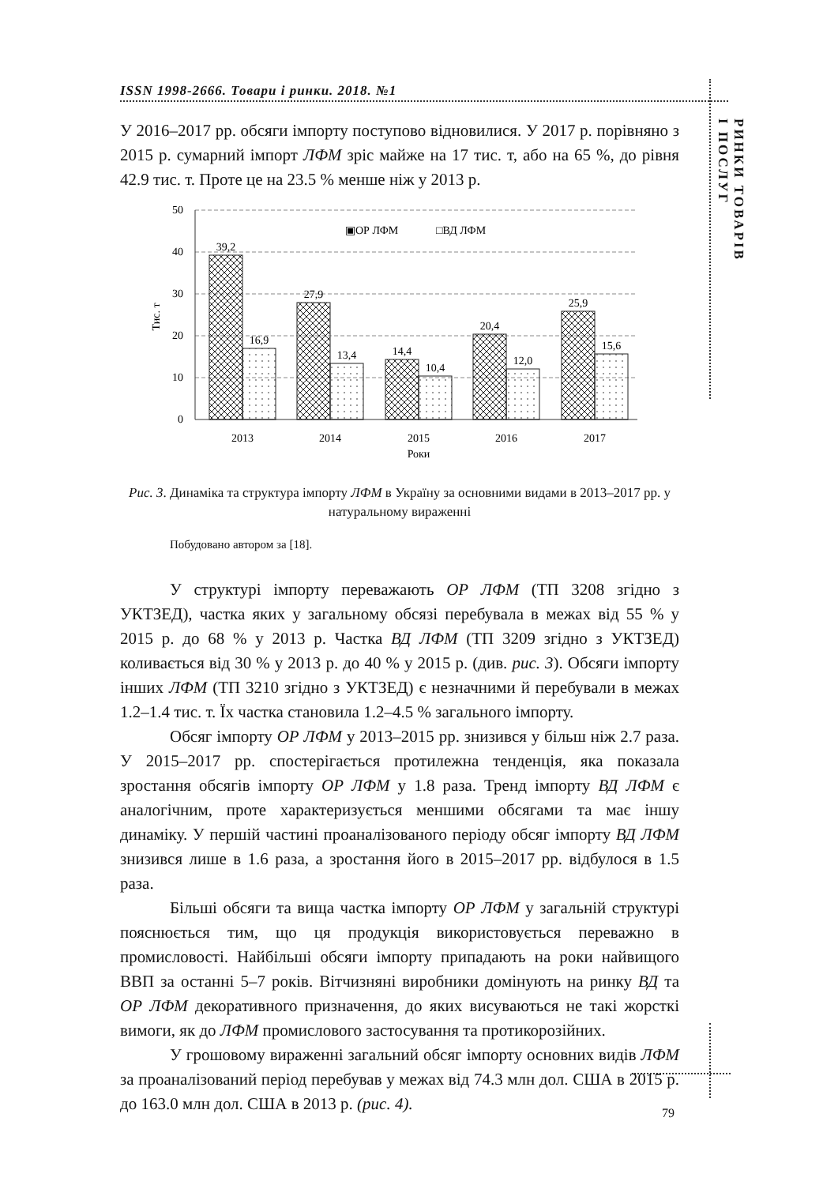ISSN 1998-2666. Товари і ринки. 2018. №1
РИНКИ ТОВАРІВ
І ПОСЛУГ
У 2016–2017 рр. обсяги імпорту поступово відновилися. У 2017 р. порівняно з 2015 р. сумарний імпорт ЛФМ зріс майже на 17 тис. т, або на 65 %, до рівня 42.9 тис. т. Проте це на 23.5 % менше ніж у 2013 р.
0
10
20
30
40
50
Тис. т
▣ОР ЛФМ
□ВД ЛФМ
39,2
16,9
27,9
13,4
14,4
10,4
20,4
12,0
25,9
15,6
2013
2014
2015
2016
2017
Роки
Рис. 3. Динаміка та структура імпорту ЛФМ в Україну за основними видами в 2013–2017 рр. у натуральному вираженні
Побудовано автором за [18].
У структурі імпорту переважають ОР ЛФМ (ТП 3208 згідно з УКТЗЕД), частка яких у загальному обсязі перебувала в межах від 55 % у 2015 р. до 68 % у 2013 р. Частка ВД ЛФМ (ТП 3209 згідно з УКТЗЕД) коливається від 30 % у 2013 р. до 40 % у 2015 р. (див. рис. 3). Обсяги імпорту інших ЛФМ (ТП 3210 згідно з УКТЗЕД) є незначними й перебували в межах 1.2–1.4 тис. т. Їх частка становила 1.2–4.5 % загального імпорту.
Обсяг імпорту ОР ЛФМ у 2013–2015 рр. знизився у більш ніж 2.7 раза. У 2015–2017 рр. спостерігається протилежна тенденція, яка показала зростання обсягів імпорту ОР ЛФМ у 1.8 раза. Тренд імпорту ВД ЛФМ є аналогічним, проте характеризується меншими обсягами та має іншу динаміку. У першій частині проаналізованого періоду обсяг імпорту ВД ЛФМ знизився лише в 1.6 раза, а зростання його в 2015–2017 рр. відбулося в 1.5 раза.
Більші обсяги та вища частка імпорту ОР ЛФМ у загальній структурі пояснюється тим, що ця продукція використовується переважно в промисловості. Найбільші обсяги імпорту припадають на роки найвищого ВВП за останні 5–7 років. Вітчизняні виробники домінують на ринку ВД та ОР ЛФМ декоративного призначення, до яких висуваються не такі жорсткі вимоги, як до ЛФМ промислового застосування та протикорозійних.
У грошовому вираженні загальний обсяг імпорту основних видів ЛФМ за проаналізований період перебував у межах від 74.3 млн дол. США в 2015 р. до 163.0 млн дол. США в 2013 р. (рис. 4).
79